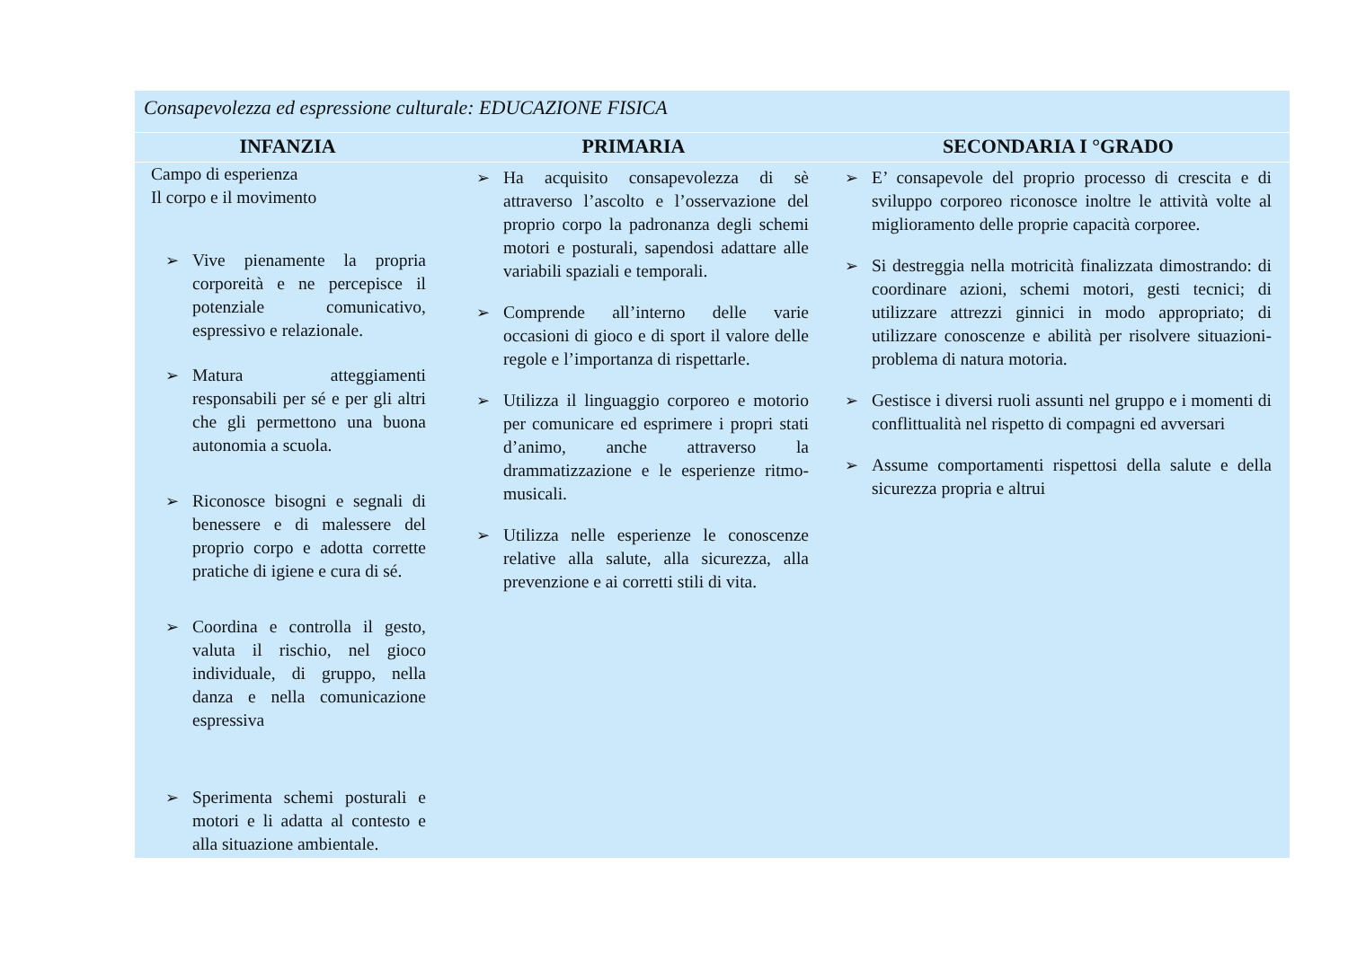| Consapevolezza ed espressione culturale: EDUCAZIONE FISICA | | |
| --- | --- | --- |
| INFANZIA | PRIMARIA | SECONDARIA I °GRADO |
| Campo di esperienza Il corpo e il movimento ➢ Vive pienamente la propria corporeità e ne percepisce il potenziale comunicativo, espressivo e relazionale. ➢ Matura atteggiamenti responsabili per sé e per gli altri che gli permettono una buona autonomia a scuola. ➢ Riconosce bisogni e segnali di benessere e di malessere del proprio corpo e adotta corrette pratiche di igiene e cura di sé. ➢ Coordina e controlla il gesto, valuta il rischio, nel gioco individuale, di gruppo, nella danza e nella comunicazione espressiva ➢ Sperimenta schemi posturali e motori e li adatta al contesto e alla situazione ambientale. | ➢ Ha acquisito consapevolezza di sè attraverso l’ascolto e l’osservazione del proprio corpo la padronanza degli schemi motori e posturali, sapendosi adattare alle variabili spaziali e temporali. ➢ Comprende all’interno delle varie occasioni di gioco e di sport il valore delle regole e l’importanza di rispettarle. ➢ Utilizza il linguaggio corporeo e motorio per comunicare ed esprimere i propri stati d’animo, anche attraverso la drammatizzazione e le esperienze ritmo-musicali. ➢ Utilizza nelle esperienze le conoscenze relative alla salute, alla sicurezza, alla prevenzione e ai corretti stili di vita. | ➢ E’ consapevole del proprio processo di crescita e di sviluppo corporeo riconosce inoltre le attività volte al miglioramento delle proprie capacità corporee. ➢ Si destreggia nella motricità finalizzata dimostrando: di coordinare azioni, schemi motori, gesti tecnici; di utilizzare attrezzi ginnici in modo appropriato; di utilizzare conoscenze e abilità per risolvere situazioni-problema di natura motoria. ➢ Gestisce i diversi ruoli assunti nel gruppo e i momenti di conflittualità nel rispetto di compagni ed avversari ➢ Assume comportamenti rispettosi della salute e della sicurezza propria e altrui |